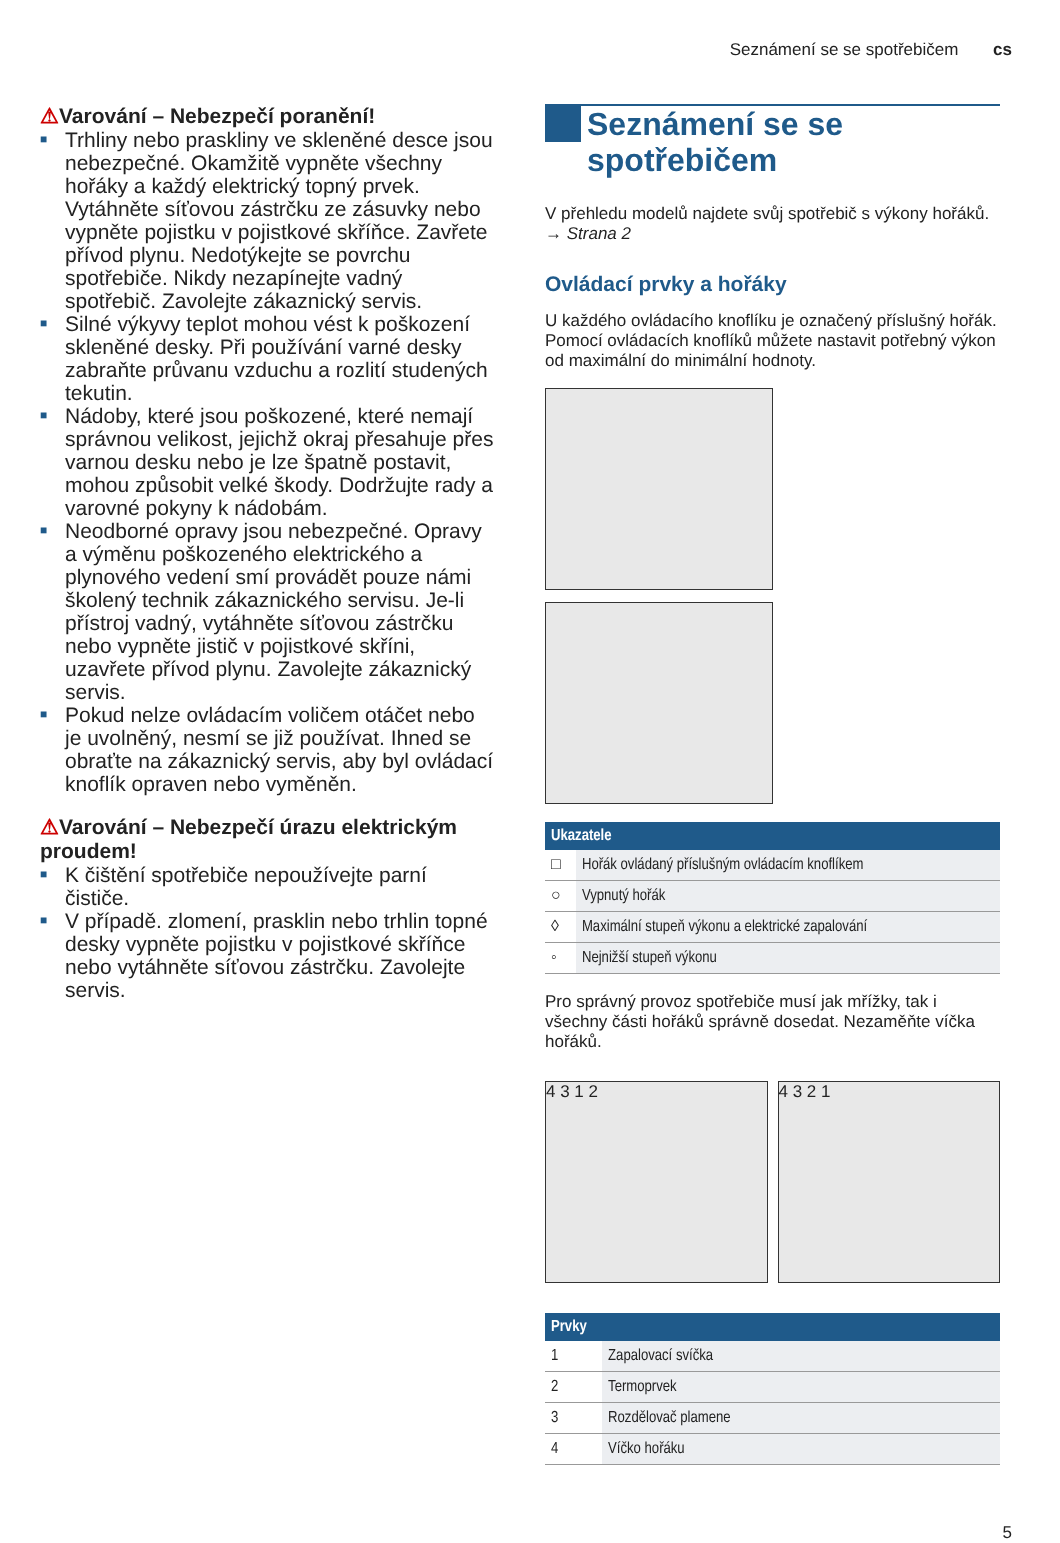Seznámení se se spotřebičem cs
⚠Varování – Nebezpečí poranění!
■ Trhliny nebo praskliny ve skleněné desce jsou nebezpečné. Okamžitě vypněte všechny hořáky a každý elektrický topný prvek. Vytáhněte síťovou zástrčku ze zásuvky nebo vypněte pojistku v pojistkové skříňce. Zavřete přívod plynu. Nedotýkejte se povrchu spotřebiče. Nikdy nezapínejte vadný spotřebič. Zavolejte zákaznický servis.
■ Silné výkyvy teplot mohou vést k poškození skleněné desky. Při používání varné desky zabraňte průvanu vzduchu a rozlití studených tekutin.
■ Nádoby, které jsou poškozené, které nemají správnou velikost, jejichž okraj přesahuje přes varnou desku nebo je lze špatně postavit, mohou způsobit velké škody. Dodržujte rady a varovné pokyny k nádobám.
■ Neodborné opravy jsou nebezpečné. Opravy a výměnu poškozeného elektrického a plynového vedení smí provádět pouze námi školený technik zákaznického servisu. Je-li přístroj vadný, vytáhněte síťovou zástrčku nebo vypněte jistič v pojistkové skříni, uzavřete přívod plynu. Zavolejte zákaznický servis.
■ Pokud nelze ovládacím voličem otáčet nebo je uvolněný, nesmí se již používat. Ihned se obraťte na zákaznický servis, aby byl ovládací knoflík opraven nebo vyměněn.
⚠Varování – Nebezpečí úrazu elektrickým proudem!
■ K čištění spotřebiče nepoužívejte parní čističe.
■ V případě. zlomení, prasklin nebo trhlin topné desky vypněte pojistku v pojistkové skříňce nebo vytáhněte síťovou zástrčku. Zavolejte servis.
Seznámení se se
spotřebičem
V přehledu modelů najdete svůj spotřebič s výkony hořáků. → Strana 2
Ovládací prvky a hořáky
U každého ovládacího knoflíku je označený příslušný hořák. Pomocí ovládacích knoflíků můžete nastavit potřebný výkon od maximální do minimální hodnoty.
| Ukazatele | |
| --- | --- |
| □ | Hořák ovládaný příslušným ovládacím knoflíkem |
| ○ | Vypnutý hořák |
| ◊ | Maximální stupeň výkonu a elektrické zapalování |
| ◦ | Nejnižší stupeň výkonu |
Pro správný provoz spotřebiče musí jak mřížky, tak i všechny části hořáků správně dosedat. Nezaměňte víčka hořáků.
4 3 1 2 4 3 2 1
| Prvky | |
| --- | --- |
| 1 | Zapalovací svíčka |
| 2 | Termoprvek |
| 3 | Rozdělovač plamene |
| 4 | Víčko hořáku |
5